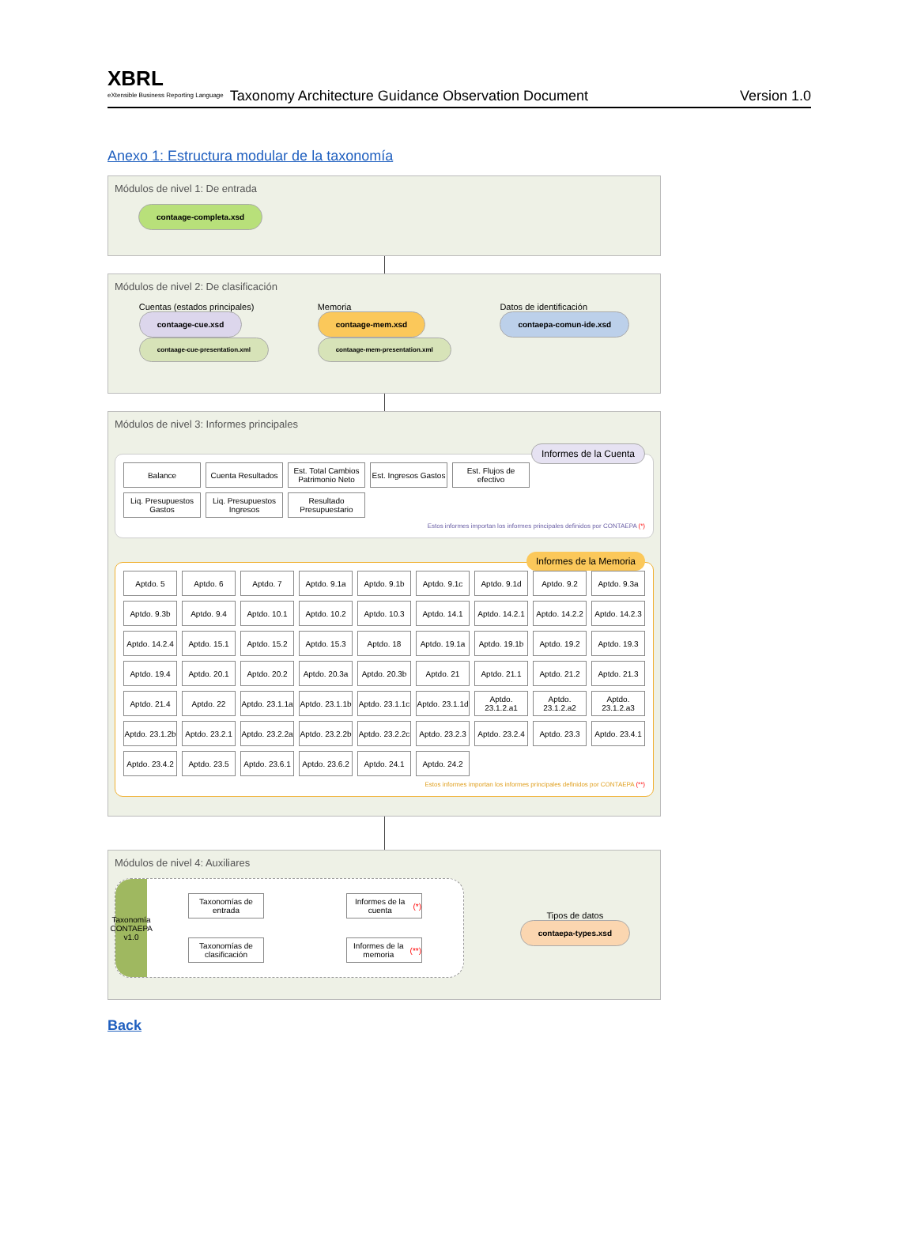XBRL
eXtensible Business Reporting Language
Taxonomy Architecture Guidance Observation Document
Version 1.0
Anexo 1: Estructura modular de la taxonomía
Módulos de nivel 1: De entrada
contaage-completa.xsd
Módulos de nivel 2: De clasificación
Cuentas (estados principales)
contaage-cue.xsd
contaage-cue-presentation.xml
Memoria
contaage-mem.xsd
contaage-mem-presentation.xml
Datos de identificación
contaepa-comun-ide.xsd
Módulos de nivel 3: Informes principales
Informes de la Cuenta
Balance
Cuenta Resultados
Est. Total Cambios Patrimonio Neto
Est. Ingresos Gastos
Est. Flujos de efectivo
Liq. Presupuestos Gastos
Liq. Presupuestos Ingresos
Resultado Presupuestario
Estos informes importan los informes principales definidos por CONTAEPA (*)
Informes de la Memoria
Aptdo. 5
Aptdo. 6
Aptdo. 7
Aptdo. 9.1a
Aptdo. 9.1b
Aptdo. 9.1c
Aptdo. 9.1d
Aptdo. 9.2
Aptdo. 9.3a
Aptdo. 9.3b
Aptdo. 9.4
Aptdo. 10.1
Aptdo. 10.2
Aptdo. 10.3
Aptdo. 14.1
Aptdo. 14.2.1
Aptdo. 14.2.2
Aptdo. 14.2.3
Aptdo. 14.2.4
Aptdo. 15.1
Aptdo. 15.2
Aptdo. 15.3
Aptdo. 18
Aptdo. 19.1a
Aptdo. 19.1b
Aptdo. 19.2
Aptdo. 19.3
Aptdo. 19.4
Aptdo. 20.1
Aptdo. 20.2
Aptdo. 20.3a
Aptdo. 20.3b
Aptdo. 21
Aptdo. 21.1
Aptdo. 21.2
Aptdo. 21.3
Aptdo. 21.4
Aptdo. 22
Aptdo. 23.1.1a
Aptdo. 23.1.1b
Aptdo. 23.1.1c
Aptdo. 23.1.1d
Aptdo. 23.1.2.a1
Aptdo. 23.1.2.a2
Aptdo. 23.1.2.a3
Aptdo. 23.1.2b
Aptdo. 23.2.1
Aptdo. 23.2.2a
Aptdo. 23.2.2b
Aptdo. 23.2.2c
Aptdo. 23.2.3
Aptdo. 23.2.4
Aptdo. 23.3
Aptdo. 23.4.1
Aptdo. 23.4.2
Aptdo. 23.5
Aptdo. 23.6.1
Aptdo. 23.6.2
Aptdo. 24.1
Aptdo. 24.2
Estos informes importan los informes principales definidos por CONTAEPA (**)
Módulos de nivel 4: Auxiliares
Taxonomía CONTAEPA v1.0
Taxonomías de entrada
Taxonomías de clasificación
Informes de la cuenta (*)
Informes de la memoria (**)
Tipos de datos
contaepa-types.xsd
Back